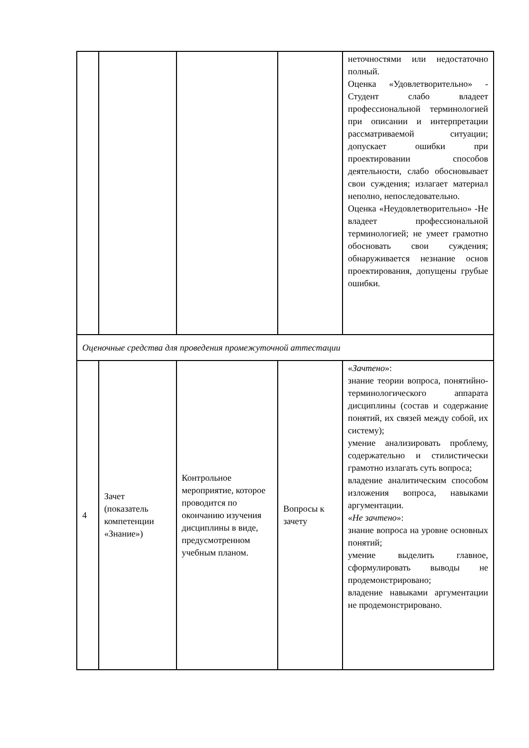| | | | | неточностями или недостаточно полный. Оценка «Удовлетворительно» - Студент слабо владеет профессиональной терминологией при описании и интерпретации рассматриваемой ситуации; допускает ошибки при проектировании способов деятельности, слабо обосновывает свои суждения; излагает материал неполно, непоследовательно. Оценка «Неудовлетворительно» -Не владеет профессиональной терминологией; не умеет грамотно обосновать свои суждения; обнаруживается незнание основ проектирования, допущены грубые ошибки. |
| Оценочные средства для проведения промежуточной аттестации | | | | |
| 4 | Зачет (показатель компетенции «Знание») | Контрольное мероприятие, которое проводится по окончанию изучения дисциплины в виде, предусмотренном учебным планом. | Вопросы к зачету | « Зачтено »: знание теории вопроса, понятийно-терминологического аппарата дисциплины (состав и содержание понятий, их связей между собой, их систему); умение анализировать проблему, содержательно и стилистически грамотно излагать суть вопроса; владение аналитическим способом изложения вопроса, навыками аргументации. « Не зачтено »: знание вопроса на уровне основных понятий; умение выделить главное, сформулировать выводы не продемонстрировано; владение навыками аргументации не продемонстрировано. |